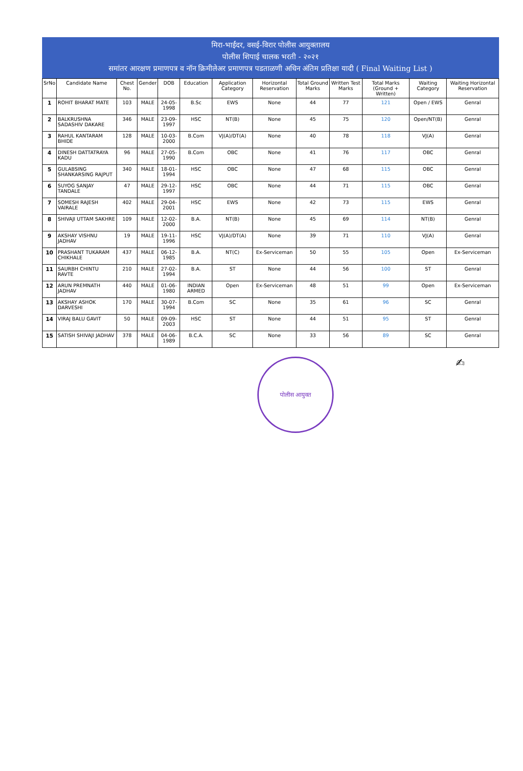मिरा-भाईंदर, वसई-विरार पोलीस आयुक्तालय
पोलीस शिपाई चालक भरती - २०२१
समांतर आरक्षण प्रमाणपत्र व नॉन क्रिमीलेअर प्रमाणपत्र पडताळणी अधिन अंतिम प्रतिक्षा यादी ( Final Waiting List )
| SrNo | Candidate Name | Chest No. | Gender | DOB | Education | Application Category | Horizontal Reservation | Total Ground Marks | Written Test Marks | Total Marks (Ground + Written) | Waiting Category | Waiting Horizontal Reservation |
| --- | --- | --- | --- | --- | --- | --- | --- | --- | --- | --- | --- | --- |
| 1 | ROHIT BHARAT MATE | 103 | MALE | 24-05-1998 | B.Sc | EWS | None | 44 | 77 | 121 | Open / EWS | Genral |
| 2 | BALKRUSHNA SADASHIV DAKARE | 346 | MALE | 23-09-1997 | HSC | NT(B) | None | 45 | 75 | 120 | Open/NT(B) | Genral |
| 3 | RAHUL KANTARAM BHIDE | 128 | MALE | 10-03-2000 | B.Com | VJ(A)/DT(A) | None | 40 | 78 | 118 | VJ(A) | Genral |
| 4 | DINESH DATTATRAYA KADU | 96 | MALE | 27-05-1990 | B.Com | OBC | None | 41 | 76 | 117 | OBC | Genral |
| 5 | GULABSING SHANKARSING RAJPUT | 340 | MALE | 18-01-1994 | HSC | OBC | None | 47 | 68 | 115 | OBC | Genral |
| 6 | SUYOG SANJAY TANDALE | 47 | MALE | 29-12-1997 | HSC | OBC | None | 44 | 71 | 115 | OBC | Genral |
| 7 | SOMESH RAJESH VAIRALE | 402 | MALE | 29-04-2001 | HSC | EWS | None | 42 | 73 | 115 | EWS | Genral |
| 8 | SHIVAJI UTTAM SAKHRE | 109 | MALE | 12-02-2000 | B.A. | NT(B) | None | 45 | 69 | 114 | NT(B) | Genral |
| 9 | AKSHAY VISHNU JADHAV | 19 | MALE | 19-11-1996 | HSC | VJ(A)/DT(A) | None | 39 | 71 | 110 | VJ(A) | Genral |
| 10 | PRASHANT TUKARAM CHIKHALE | 437 | MALE | 06-12-1985 | B.A. | NT(C) | Ex-Serviceman | 50 | 55 | 105 | Open | Ex-Serviceman |
| 11 | SAURBH CHINTU RAVTE | 210 | MALE | 27-02-1994 | B.A. | ST | None | 44 | 56 | 100 | ST | Genral |
| 12 | ARUN PREMNATH JADHAV | 440 | MALE | 01-06-1980 | INDIAN ARMED | Open | Ex-Serviceman | 48 | 51 | 99 | Open | Ex-Serviceman |
| 13 | AKSHAY ASHOK DARVESHI | 170 | MALE | 30-07-1994 | B.Com | SC | None | 35 | 61 | 96 | SC | Genral |
| 14 | VIRAJ BALU GAVIT | 50 | MALE | 09-09-2003 | HSC | ST | None | 44 | 51 | 95 | ST | Genral |
| 15 | SATISH SHIVAJI JADHAV | 378 | MALE | 04-06-1989 | B.C.A. | SC | None | 33 | 56 | 89 | SC | Genral |
पोलीस आयुक्त
✍